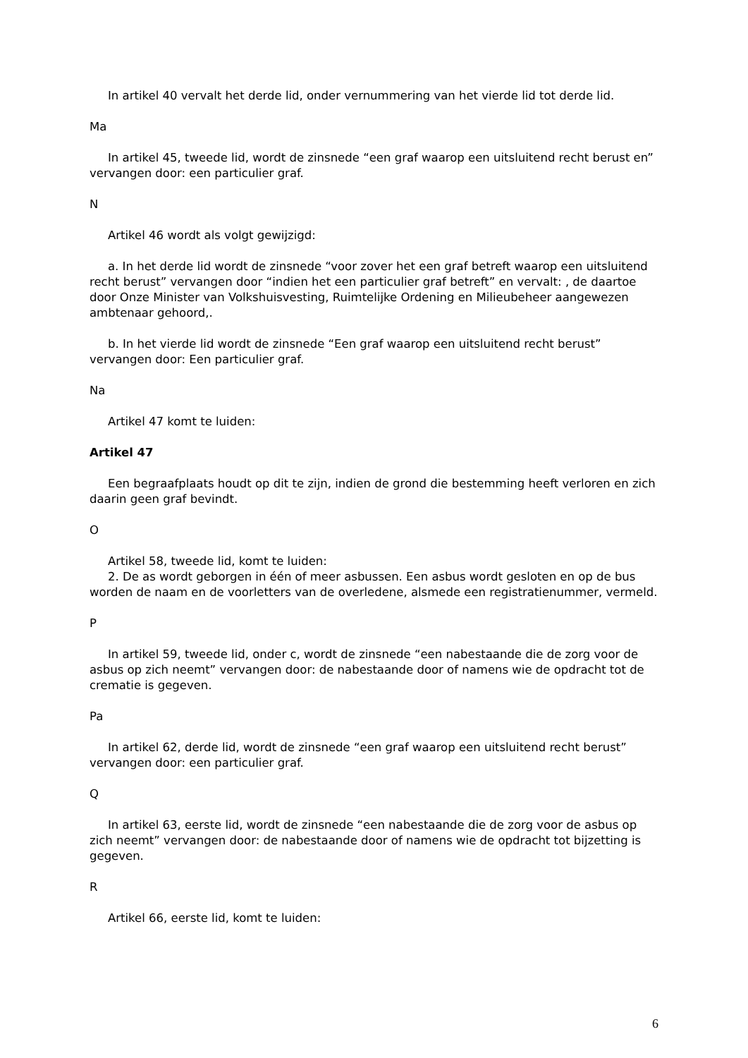In artikel 40 vervalt het derde lid, onder vernummering van het vierde lid tot derde lid.
Ma
In artikel 45, tweede lid, wordt de zinsnede “een graf waarop een uitsluitend recht berust en” vervangen door: een particulier graf.
N
Artikel 46 wordt als volgt gewijzigd:
a. In het derde lid wordt de zinsnede “voor zover het een graf betreft waarop een uitsluitend recht berust” vervangen door “indien het een particulier graf betreft” en vervalt: , de daartoe door Onze Minister van Volkshuisvesting, Ruimtelijke Ordening en Milieubeheer aangewezen ambtenaar gehoord,.
b. In het vierde lid wordt de zinsnede “Een graf waarop een uitsluitend recht berust” vervangen door: Een particulier graf.
Na
Artikel 47 komt te luiden:
Artikel 47
Een begraafplaats houdt op dit te zijn, indien de grond die bestemming heeft verloren en zich daarin geen graf bevindt.
O
Artikel 58, tweede lid, komt te luiden:
2. De as wordt geborgen in één of meer asbussen. Een asbus wordt gesloten en op de bus worden de naam en de voorletters van de overledene, alsmede een registratienummer, vermeld.
P
In artikel 59, tweede lid, onder c, wordt de zinsnede “een nabestaande die de zorg voor de asbus op zich neemt” vervangen door: de nabestaande door of namens wie de opdracht tot de crematie is gegeven.
Pa
In artikel 62, derde lid, wordt de zinsnede “een graf waarop een uitsluitend recht berust” vervangen door: een particulier graf.
Q
In artikel 63, eerste lid, wordt de zinsnede “een nabestaande die de zorg voor de asbus op zich neemt” vervangen door: de nabestaande door of namens wie de opdracht tot bijzetting is gegeven.
R
Artikel 66, eerste lid, komt te luiden:
6